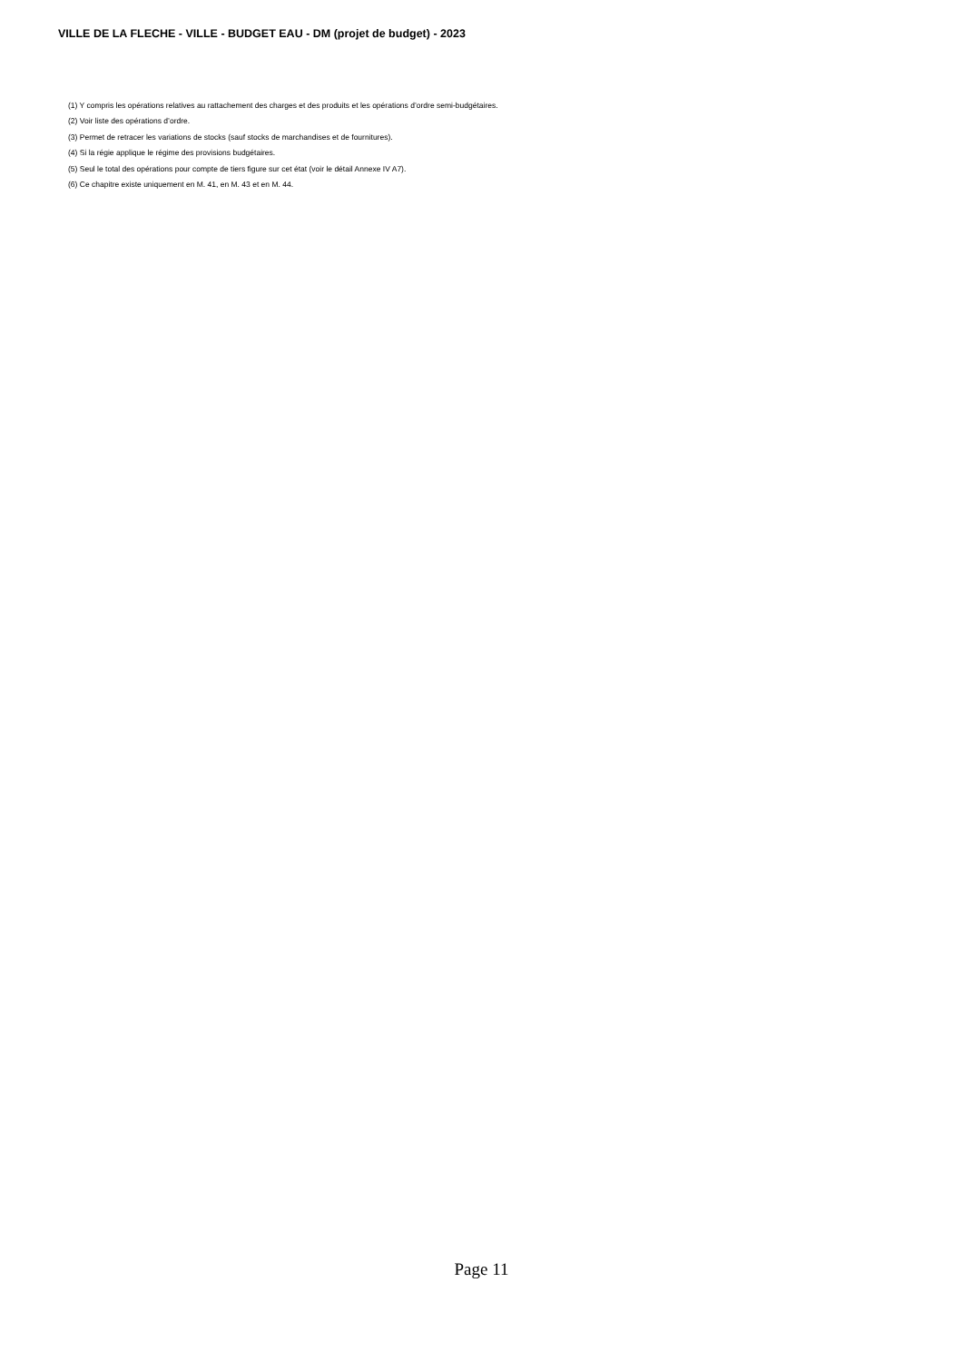VILLE DE LA FLECHE - VILLE - BUDGET EAU - DM (projet de budget) - 2023
(1) Y compris les opérations relatives au rattachement des charges et des produits et les opérations d’ordre semi-budgétaires.
(2) Voir liste des opérations d’ordre.
(3) Permet de retracer les variations de stocks (sauf stocks de marchandises et de fournitures).
(4) Si la régie applique le régime des provisions budgétaires.
(5) Seul le total des opérations pour compte de tiers figure sur cet état (voir le détail Annexe IV A7).
(6) Ce chapitre existe uniquement en M. 41, en M. 43 et en M. 44.
Page 11